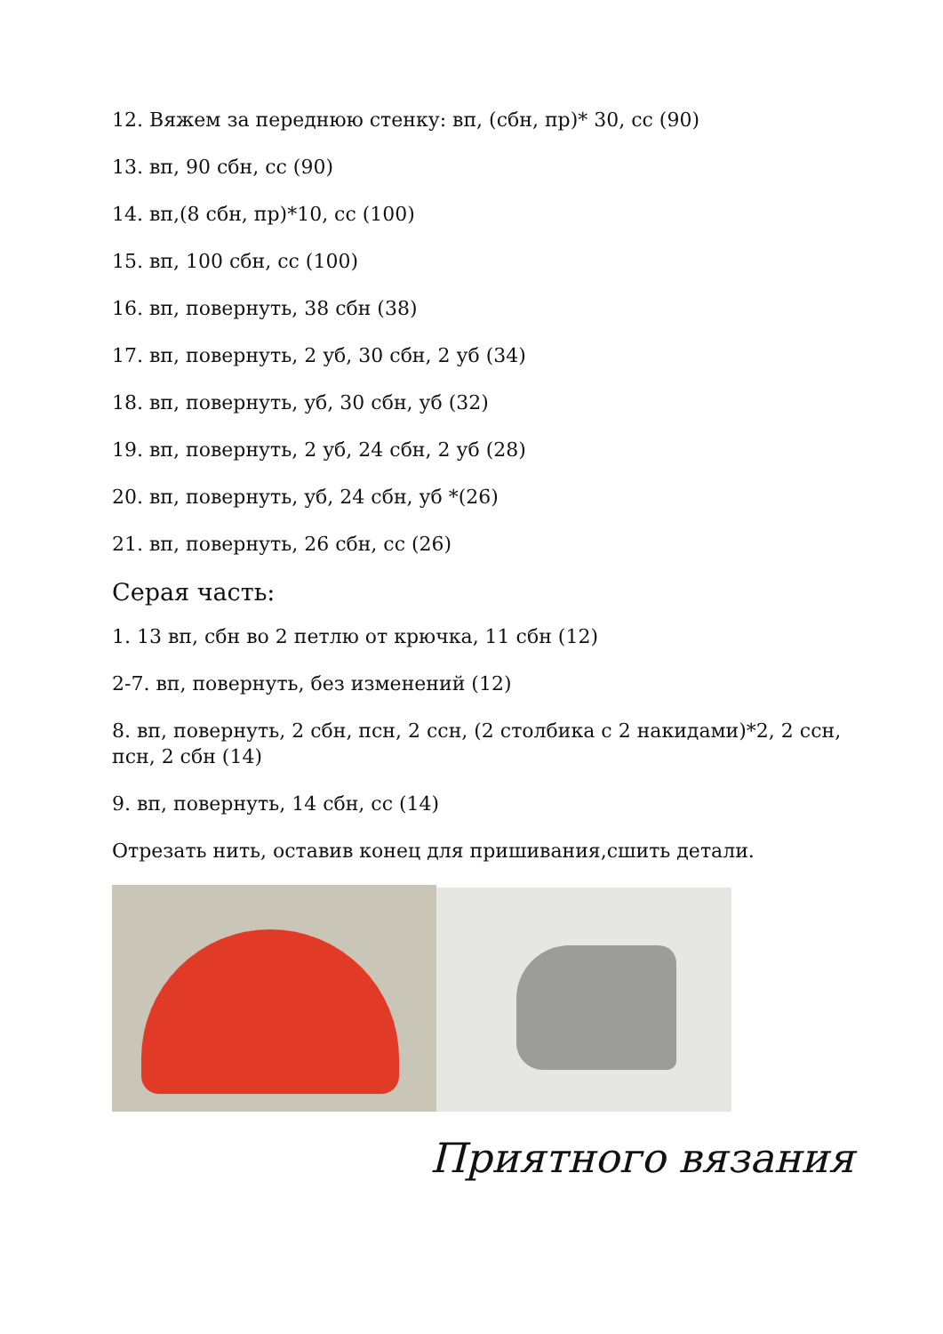12. Вяжем за переднюю стенку: вп, (сбн, пр)* 30, сс (90)
13. вп, 90 сбн, сс (90)
14. вп,(8 сбн, пр)*10, сс (100)
15. вп, 100 сбн, сс (100)
16. вп, повернуть, 38 сбн (38)
17. вп, повернуть, 2 уб, 30 сбн, 2 уб (34)
18. вп, повернуть, уб, 30 сбн, уб (32)
19. вп, повернуть, 2 уб, 24 сбн, 2 уб (28)
20. вп, повернуть, уб, 24 сбн, уб *(26)
21. вп, повернуть, 26 сбн, сс (26)
Серая часть:
1. 13 вп, сбн во 2 петлю от крючка, 11 сбн (12)
2-7. вп, повернуть, без изменений (12)
8. вп, повернуть, 2 сбн, псн, 2 ссн, (2 столбика с 2 накидами)*2, 2 ссн, псн, 2 сбн (14)
9. вп, повернуть, 14 сбн, сс (14)
Отрезать нить, оставив конец для пришивания,сшить детали.
Приятного вязания